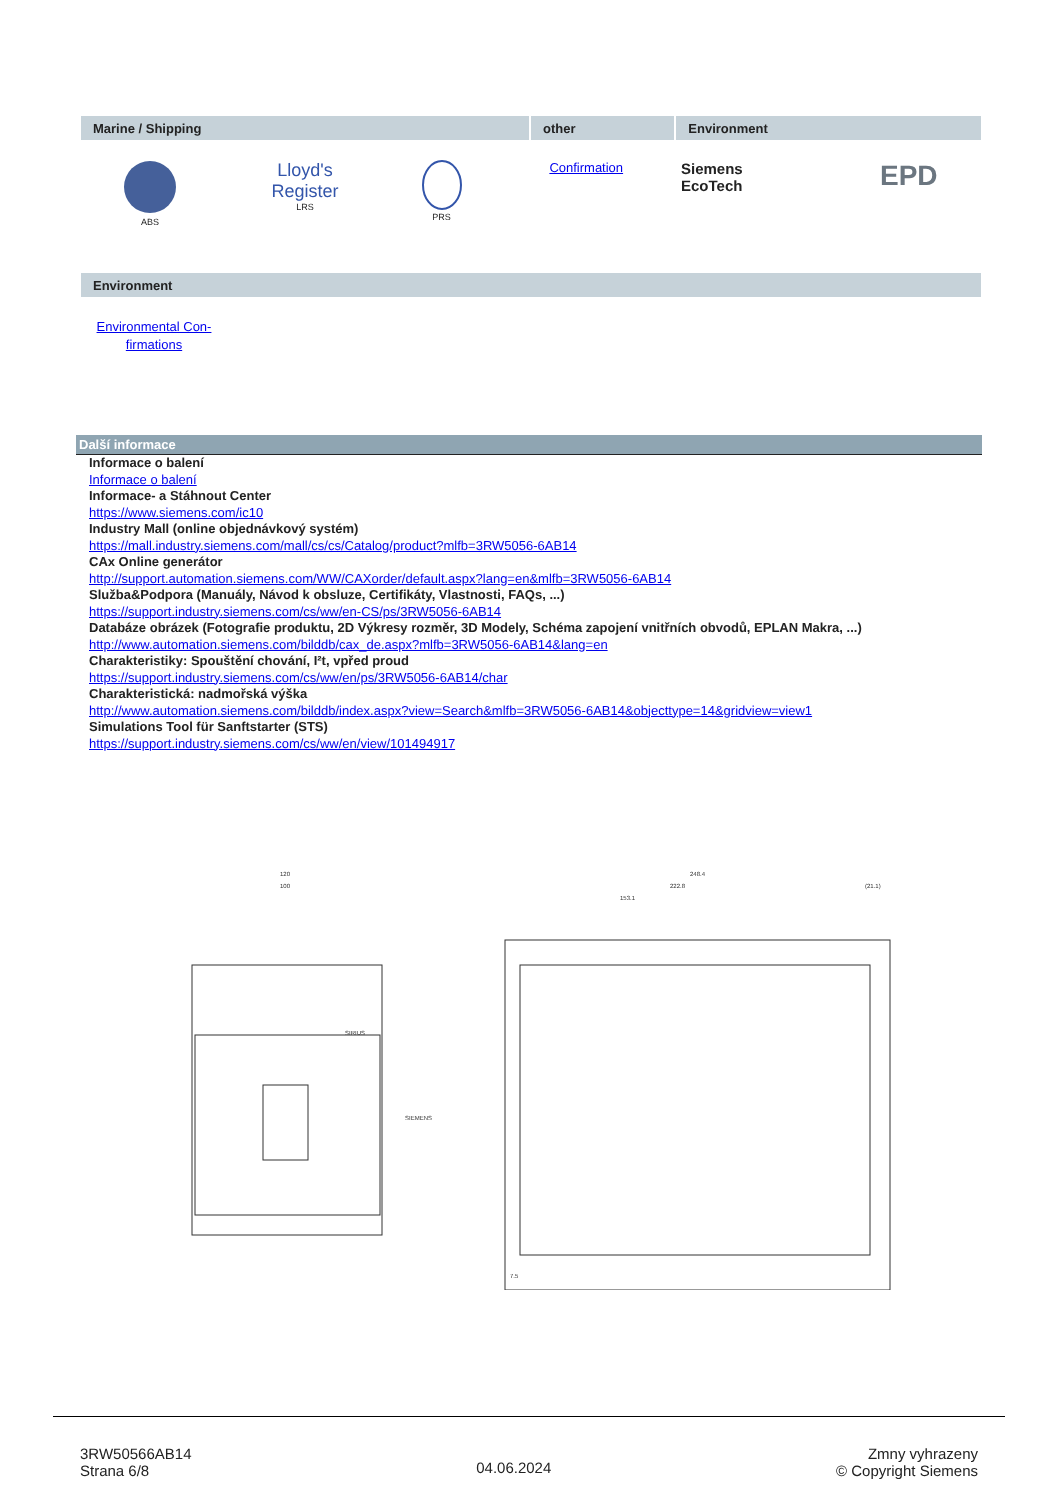| Marine / Shipping | other | Environment |
| --- | --- | --- |
| ABS | Lloyd's Register LRS | PRS | Confirmation | Siemens EcoTech | EPD |
| Environment |
| --- |
Environmental Con-
firmations
Další informace
Informace o balení
Informace o balení
Informace- a Stáhnout Center
https://www.siemens.com/ic10
Industry Mall (online objednávkový systém)
https://mall.industry.siemens.com/mall/cs/cs/Catalog/product?mlfb=3RW5056-6AB14
CAx Online generátor
http://support.automation.siemens.com/WW/CAXorder/default.aspx?lang=en&mlfb=3RW5056-6AB14
Služba&Podpora (Manuály, Návod k obsluze, Certifikáty, Vlastnosti, FAQs, ...)
https://support.industry.siemens.com/cs/ww/en-CS/ps/3RW5056-6AB14
Databáze obrázek (Fotografie produktu, 2D Výkresy rozměr, 3D Modely, Schéma zapojení vnitřních obvodů, EPLAN Makra, ...)
http://www.automation.siemens.com/bilddb/cax_de.aspx?mlfb=3RW5056-6AB14&lang=en
Charakteristiky: Spouštění chování, I²t, vpřed proud
https://support.industry.siemens.com/cs/ww/en/ps/3RW5056-6AB14/char
Charakteristická: nadmořská výška
http://www.automation.siemens.com/bilddb/index.aspx?view=Search&mlfb=3RW5056-6AB14&objecttype=14&gridview=view1
Simulations Tool für Sanftstarter (STS)
https://support.industry.siemens.com/cs/ww/en/view/101494917
120
100
SIEMENS
SIRIUS
248.4
222.8
153.1
(21.1)
7.5
3RW50566AB14
Strana 6/8
04.06.2024
Zmny vyhrazeny
© Copyright Siemens